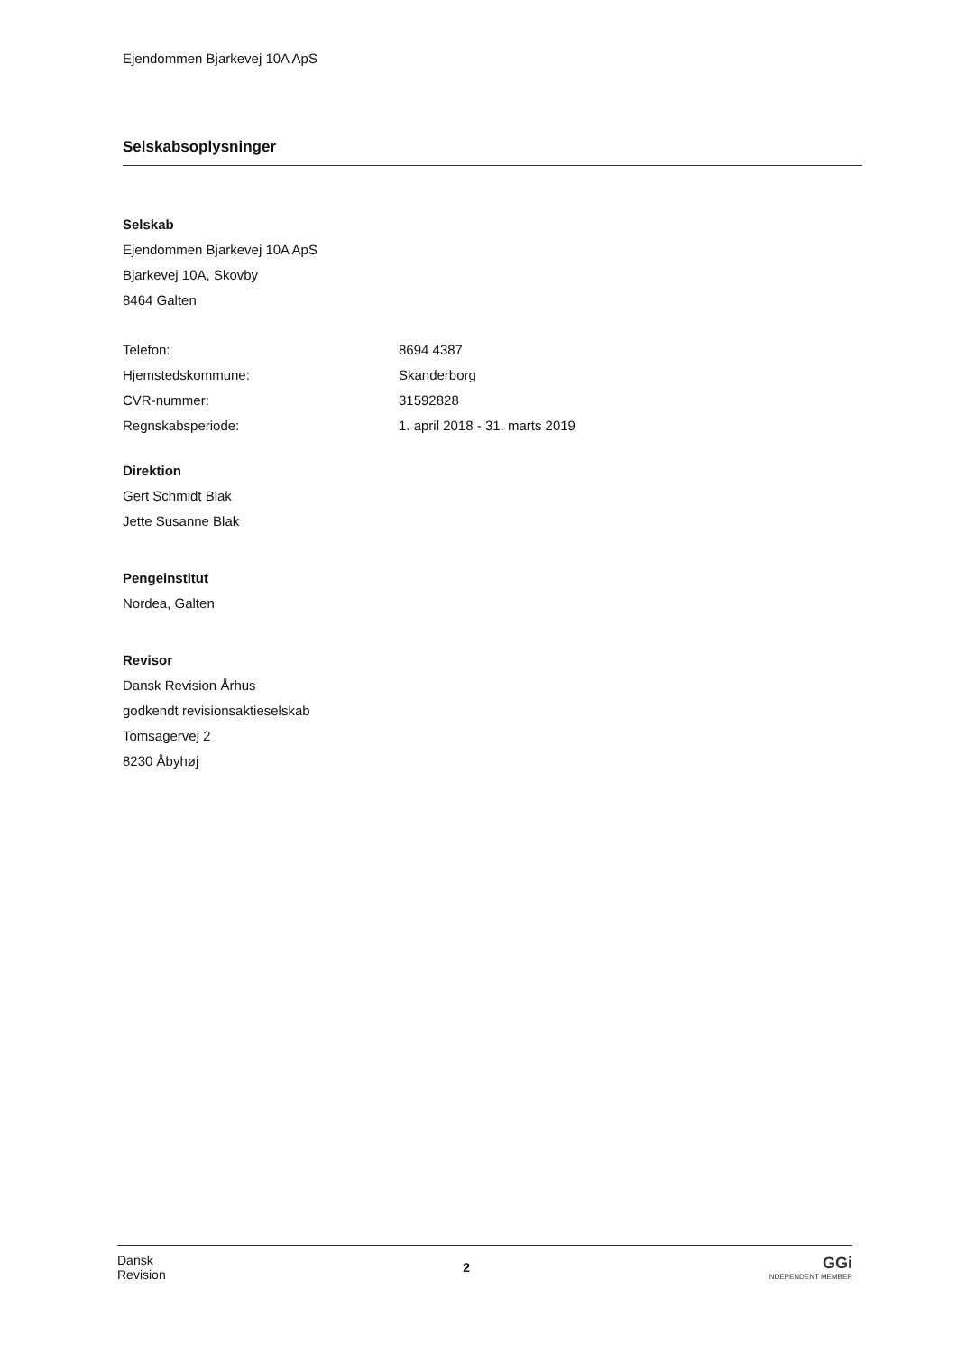Ejendommen Bjarkevej 10A ApS
Selskabsoplysninger
Selskab
Ejendommen Bjarkevej 10A ApS
Bjarkevej 10A, Skovby
8464 Galten
| Telefon: | 8694 4387 |
| Hjemstedskommune: | Skanderborg |
| CVR-nummer: | 31592828 |
| Regnskabsperiode: | 1. april 2018 - 31. marts 2019 |
Direktion
Gert Schmidt Blak
Jette Susanne Blak
Pengeinstitut
Nordea, Galten
Revisor
Dansk Revision Århus
godkendt revisionsaktieselskab
Tomsagervej 2
8230 Åbyhøj
Dansk
Revision
2
GGi
INDEPENDENT MEMBER